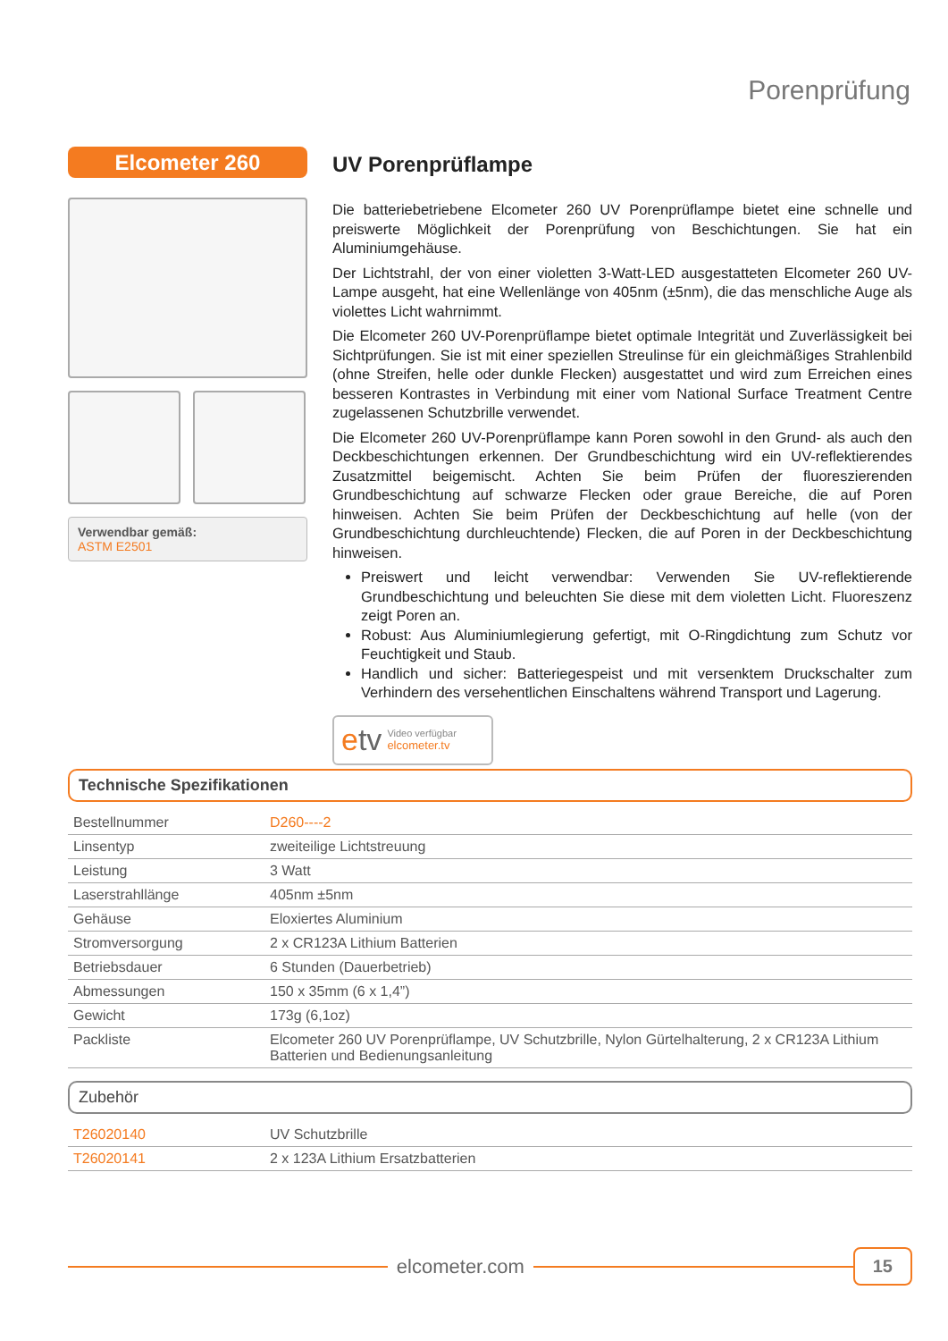Porenprüfung
Elcometer 260
Verwendbar gemäß:
ASTM E2501
UV Porenprüflampe
Die batteriebetriebene Elcometer 260 UV Porenprüflampe bietet eine schnelle und preiswerte Möglichkeit der Porenprüfung von Beschichtungen. Sie hat ein Aluminiumgehäuse.
Der Lichtstrahl, der von einer violetten 3-Watt-LED ausgestatteten Elcometer 260 UV-Lampe ausgeht, hat eine Wellenlänge von 405nm (±5nm), die das menschliche Auge als violettes Licht wahrnimmt.
Die Elcometer 260 UV-Porenprüflampe bietet optimale Integrität und Zuverlässigkeit bei Sichtprüfungen. Sie ist mit einer speziellen Streulinse für ein gleichmäßiges Strahlenbild (ohne Streifen, helle oder dunkle Flecken) ausgestattet und wird zum Erreichen eines besseren Kontrastes in Verbindung mit einer vom National Surface Treatment Centre zugelassenen Schutzbrille verwendet.
Die Elcometer 260 UV-Porenprüflampe kann Poren sowohl in den Grund- als auch den Deckbeschichtungen erkennen. Der Grundbeschichtung wird ein UV-reflektierendes Zusatzmittel beigemischt. Achten Sie beim Prüfen der fluoreszierenden Grundbeschichtung auf schwarze Flecken oder graue Bereiche, die auf Poren hinweisen. Achten Sie beim Prüfen der Deckbeschichtung auf helle (von der Grundbeschichtung durchleuchtende) Flecken, die auf Poren in der Deckbeschichtung hinweisen.
Preiswert und leicht verwendbar: Verwenden Sie UV-reflektierende Grundbeschichtung und beleuchten Sie diese mit dem violetten Licht. Fluoreszenz zeigt Poren an.
Robust: Aus Aluminiumlegierung gefertigt, mit O-Ringdichtung zum Schutz vor Feuchtigkeit und Staub.
Handlich und sicher: Batteriegespeist und mit versenktem Druckschalter zum Verhindern des versehentlichen Einschaltens während Transport und Lagerung.
etv Video verfügbar
elcometer.tv
Technische Spezifikationen
| Bestellnummer | D260----2 |
| Linsentyp | zweiteilige Lichtstreuung |
| Leistung | 3 Watt |
| Laserstrahllänge | 405nm ±5nm |
| Gehäuse | Eloxiertes Aluminium |
| Stromversorgung | 2 x CR123A Lithium Batterien |
| Betriebsdauer | 6 Stunden (Dauerbetrieb) |
| Abmessungen | 150 x 35mm (6 x 1,4”) |
| Gewicht | 173g (6,1oz) |
| Packliste | Elcometer 260 UV Porenprüflampe, UV Schutzbrille, Nylon Gürtelhalterung, 2 x CR123A Lithium Batterien und Bedienungsanleitung |
Zubehör
| T26020140 | UV Schutzbrille |
| T26020141 | 2 x 123A Lithium Ersatzbatterien |
elcometer.com
15